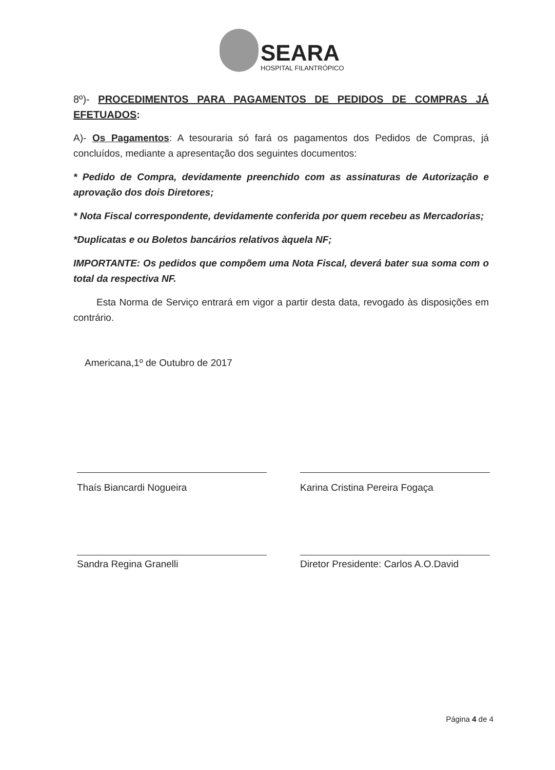SEARA
HOSPITAL FILANTRÓPICO
8º)- PROCEDIMENTOS PARA PAGAMENTOS DE PEDIDOS DE COMPRAS JÁ EFETUADOS:
A)- Os Pagamentos: A tesouraria só fará os pagamentos dos Pedidos de Compras, já concluídos, mediante a apresentação dos seguintes documentos:
* Pedido de Compra, devidamente preenchido com as assinaturas de Autorização e aprovação dos dois Diretores;
* Nota Fiscal correspondente, devidamente conferida por quem recebeu as Mercadorias;
*Duplicatas e ou Boletos bancários relativos àquela NF;
IMPORTANTE: Os pedidos que compõem uma Nota Fiscal, deverá bater sua soma com o total da respectiva NF.
Esta Norma de Serviço entrará em vigor a partir desta data, revogado às disposições em contrário.
Americana,1º de Outubro de 2017
Thaís Biancardi Nogueira Karina Cristina Pereira Fogaça
Sandra Regina Granelli Diretor Presidente: Carlos A.O.David
Página 4 de 4